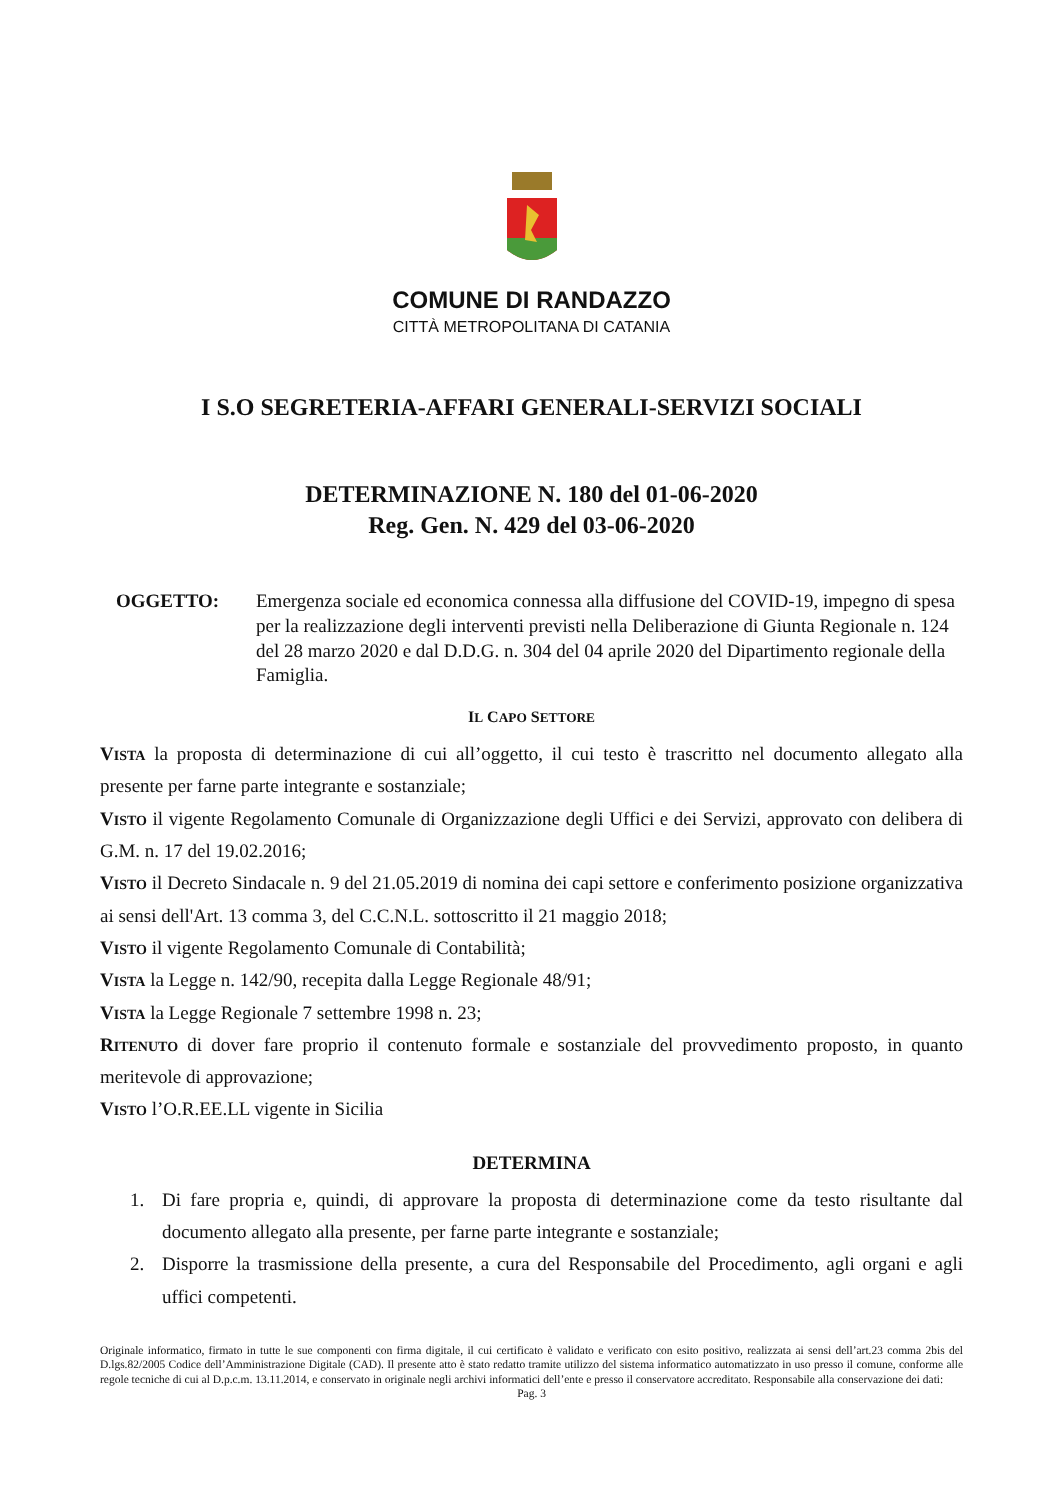COMUNE DI RANDAZZO
CITTÀ METROPOLITANA DI CATANIA
I S.O SEGRETERIA-AFFARI GENERALI-SERVIZI SOCIALI
DETERMINAZIONE N. 180 del 01-06-2020
Reg. Gen. N. 429 del 03-06-2020
OGGETTO: Emergenza sociale ed economica connessa alla diffusione del COVID-19, impegno di spesa per la realizzazione degli interventi previsti nella Deliberazione di Giunta Regionale n. 124 del 28 marzo 2020 e dal D.D.G. n. 304 del 04 aprile 2020 del Dipartimento regionale della Famiglia.
IL CAPO SETTORE
VISTA la proposta di determinazione di cui all’oggetto, il cui testo è trascritto nel documento allegato alla presente per farne parte integrante e sostanziale;
VISTO il vigente Regolamento Comunale di Organizzazione degli Uffici e dei Servizi, approvato con delibera di G.M. n. 17 del 19.02.2016;
VISTO il Decreto Sindacale n. 9 del 21.05.2019 di nomina dei capi settore e conferimento posizione organizzativa ai sensi dell'Art. 13 comma 3, del C.C.N.L. sottoscritto il 21 maggio 2018;
VISTO il vigente Regolamento Comunale di Contabilità;
VISTA la Legge n. 142/90, recepita dalla Legge Regionale 48/91;
VISTA la Legge Regionale 7 settembre 1998 n. 23;
RITENUTO di dover fare proprio il contenuto formale e sostanziale del provvedimento proposto, in quanto meritevole di approvazione;
VISTO l’O.R.EE.LL vigente in Sicilia
DETERMINA
1. Di fare propria e, quindi, di approvare la proposta di determinazione come da testo risultante dal documento allegato alla presente, per farne parte integrante e sostanziale;
2. Disporre la trasmissione della presente, a cura del Responsabile del Procedimento, agli organi e agli uffici competenti.
Originale informatico, firmato in tutte le sue componenti con firma digitale, il cui certificato è validato e verificato con esito positivo, realizzata ai sensi dell’art.23 comma 2bis del D.lgs.82/2005 Codice dell’Amministrazione Digitale (CAD). Il presente atto è stato redatto tramite utilizzo del sistema informatico automatizzato in uso presso il comune, conforme alle regole tecniche di cui al D.p.c.m. 13.11.2014, e conservato in originale negli archivi informatici dell’ente e presso il conservatore accreditato. Responsabile alla conservazione dei dati:
Pag. 3